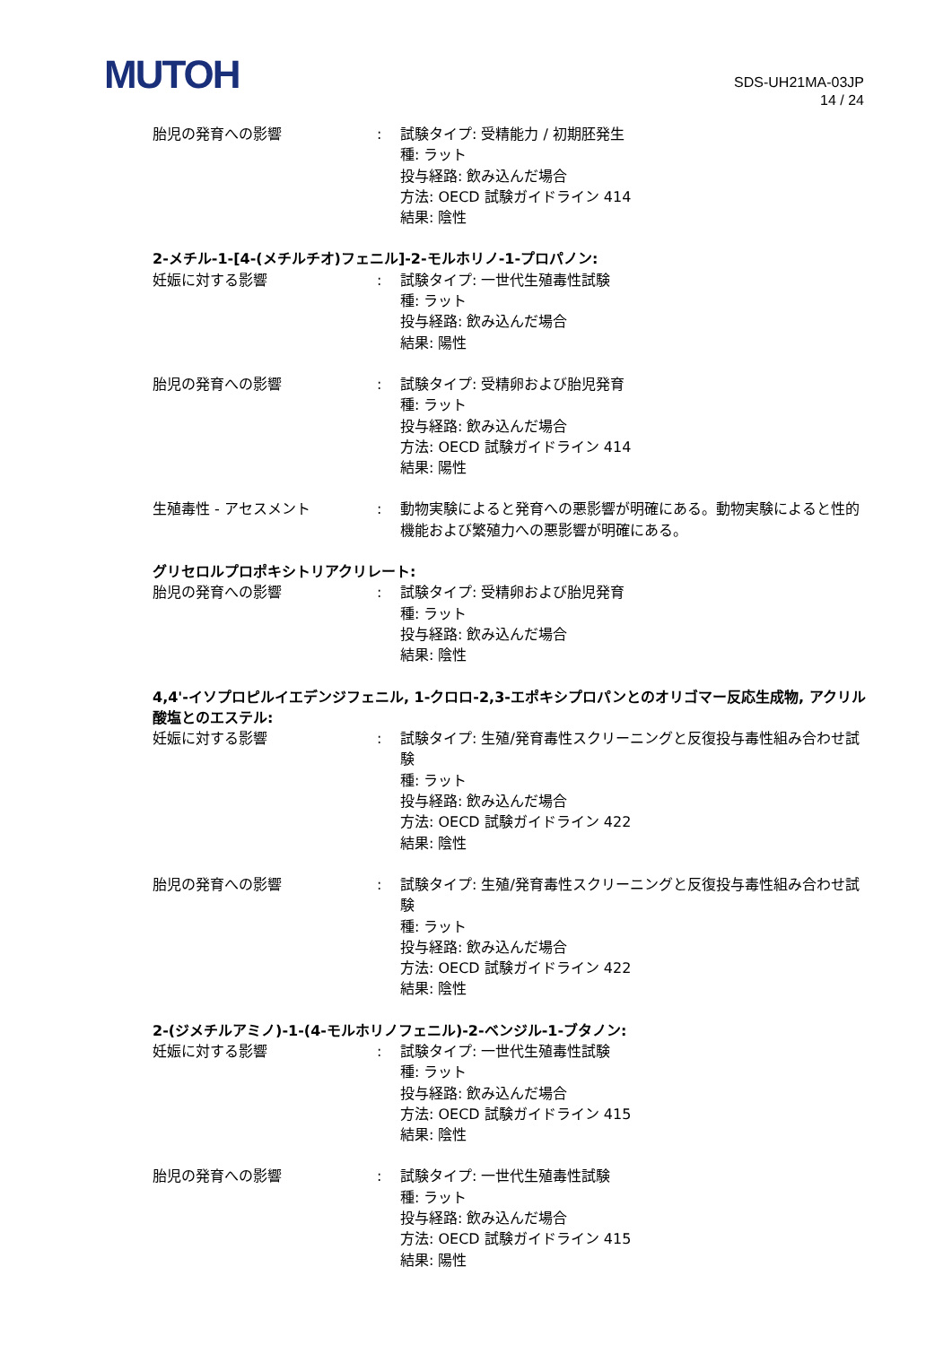MUTOH
SDS-UH21MA-03JP
14 / 24
胎児の発育への影響 : 試験タイプ: 受精能力 / 初期胚発生
種: ラット
投与経路: 飲み込んだ場合
方法: OECD 試験ガイドライン 414
結果: 陰性
2-メチル-1-[4-(メチルチオ)フェニル]-2-モルホリノ-1-プロパノン:
妊娠に対する影響 : 試験タイプ: 一世代生殖毒性試験
種: ラット
投与経路: 飲み込んだ場合
結果: 陽性
胎児の発育への影響 : 試験タイプ: 受精卵および胎児発育
種: ラット
投与経路: 飲み込んだ場合
方法: OECD 試験ガイドライン 414
結果: 陽性
生殖毒性 - アセスメント : 動物実験によると発育への悪影響が明確にある。動物実験によると性的機能および繁殖力への悪影響が明確にある。
グリセロルプロポキシトリアクリレート:
胎児の発育への影響 : 試験タイプ: 受精卵および胎児発育
種: ラット
投与経路: 飲み込んだ場合
結果: 陰性
4,4'-イソプロピルイエデンジフェニル, 1-クロロ-2,3-エポキシプロパンとのオリゴマー反応生成物, アクリル酸塩とのエステル:
妊娠に対する影響 : 試験タイプ: 生殖/発育毒性スクリーニングと反復投与毒性組み合わせ試験
種: ラット
投与経路: 飲み込んだ場合
方法: OECD 試験ガイドライン 422
結果: 陰性
胎児の発育への影響 : 試験タイプ: 生殖/発育毒性スクリーニングと反復投与毒性組み合わせ試験
種: ラット
投与経路: 飲み込んだ場合
方法: OECD 試験ガイドライン 422
結果: 陰性
2-(ジメチルアミノ)-1-(4-モルホリノフェニル)-2-ベンジル-1-ブタノン:
妊娠に対する影響 : 試験タイプ: 一世代生殖毒性試験
種: ラット
投与経路: 飲み込んだ場合
方法: OECD 試験ガイドライン 415
結果: 陰性
胎児の発育への影響 : 試験タイプ: 一世代生殖毒性試験
種: ラット
投与経路: 飲み込んだ場合
方法: OECD 試験ガイドライン 415
結果: 陽性